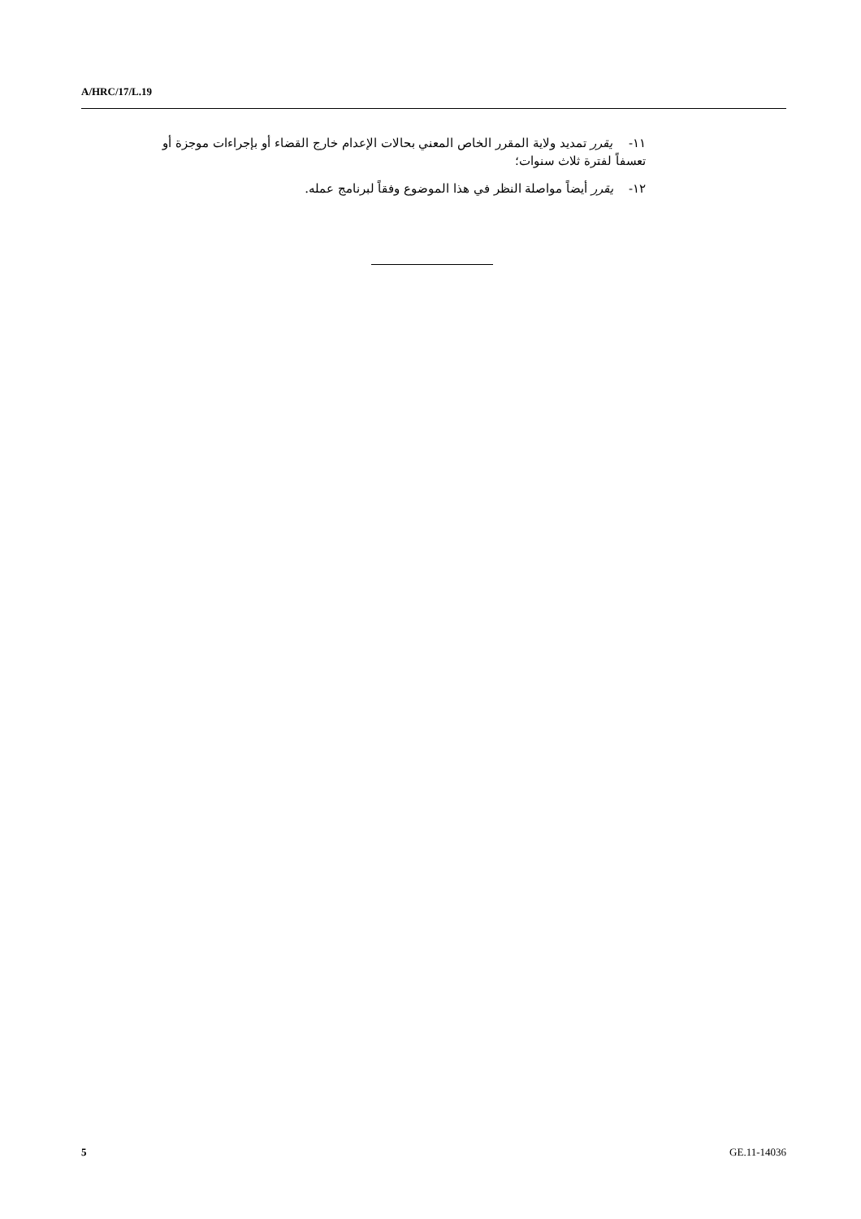A/HRC/17/L.19
١١- يقرر تمديد ولاية المقرر الخاص المعني بحالات الإعدام خارج القضاء أو بإجراءات موجزة أو تعسفاً لفترة ثلاث سنوات؛
١٢- يقرر أيضاً مواصلة النظر في هذا الموضوع وفقاً لبرنامج عمله.
5 GE.11-14036